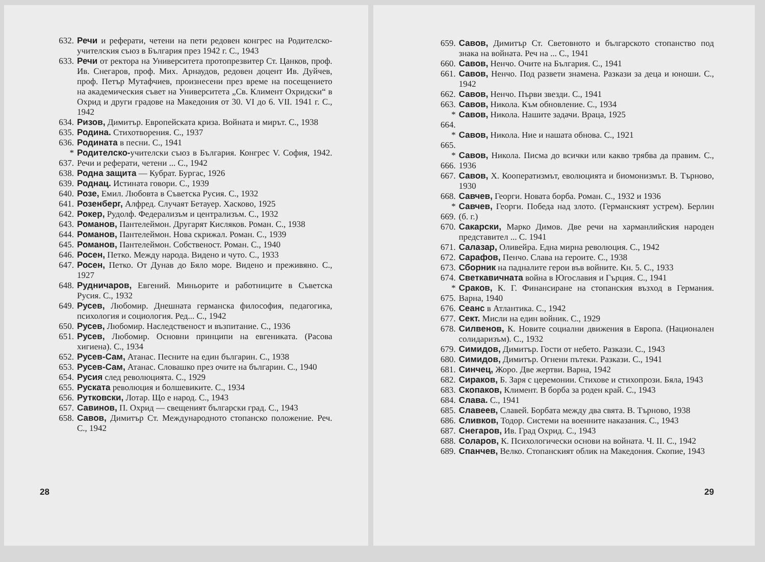632. Речи и реферати, четени на пети редовен конгрес на Родителско-учителския съюз в България през 1942 г. С., 1943
633. Речи от ректора на Университета протопрезвитер Ст. Цанков, проф. Ив. Снегаров, проф. Мих. Арнаудов, редовен доцент Ив. Дуйчев, проф. Петър Мутафчиев, произнесени през време на посещението на академическия съвет на Университета „Св. Климент Охридски“ в Охрид и други градове на Македония от 30. VI до 6. VII. 1941 г. С., 1942
634. Ризов, Димитър. Европейската криза. Войната и мирът. С., 1938
635. Родина. Стихотворения. С., 1937
636. Родината в песни. С., 1941
* 637. Родителско-учителски съюз в България. Конгрес V. София, 1942. Речи и реферати, четени ... С., 1942
638. Родна защита — Кубрат. Бургас, 1926
639. Роднац. Истината говори. С., 1939
640. Розе, Емил. Любовта в Съветска Русия. С., 1932
641. Розенберг, Алфред. Случаят Бетауер. Хасково, 1925
642. Рокер, Рудолф. Федерализъм и централизъм. С., 1932
643. Романов, Пантелеймон. Другарят Кисляков. Роман. С., 1938
644. Романов, Пантелеймон. Нова скрижал. Роман. С., 1939
645. Романов, Пантелеймон. Собственост. Роман. С., 1940
646. Росен, Петко. Между народа. Видено и чуто. С., 1933
647. Росен, Петко. От Дунав до Бяло море. Видено и преживяно. С., 1927
648. Рудничаров, Евгений. Миньорите и работниците в Съветска Русия. С., 1932
649. Русев, Любомир. Днешната германска философия, педагогика, психология и социология. Ред... С., 1942
650. Русев, Любомир. Наследственост и възпитание. С., 1936
651. Русев, Любомир. Основни принципи на евгениката. (Расова хигиена). С., 1934
652. Русев-Сам, Атанас. Песните на един българин. С., 1938
653. Русев-Сам, Атанас. Словашко през очите на българин. С., 1940
654. Русия след революцията. С., 1929
655. Руската революция и болшевиките. С., 1934
656. Рутковски, Лотар. Що е народ. С., 1943
657. Савинов, П. Охрид — свещеният български град. С., 1943
658. Савов, Димитър Ст. Международното стопанско положение. Реч. С., 1942
28
659. Савов, Димитър Ст. Световното и българското стопанство под знака на войната. Реч на ... С., 1941
660. Савов, Ненчо. Очите на България. С., 1941
661. Савов, Ненчо. Под развети знамена. Разкази за деца и юноши. С., 1942
662. Савов, Ненчо. Първи звезди. С., 1941
663. Савов, Никола. Към обновление. С., 1934
* 664. Савов, Никола. Нашите задачи. Враца, 1925
* 665. Савов, Никола. Ние и нашата обнова. С., 1921
* 666. Савов, Никола. Писма до всички или какво трябва да правим. С., 1936
667. Савов, Х. Кооператизмът, еволюцията и биомонизмът. В. Търново, 1930
668. Савчев, Георги. Новата борба. Роман. С., 1932 и 1936
* 669. Савчев, Георги. Победа над злото. (Германският устрем). Берлин (б. г.)
670. Сакарски, Марко Димов. Две речи на харманлийския народен представител ... С. 1941
671. Салазар, Оливейра. Една мирна революция. С., 1942
672. Сарафов, Пенчо. Слава на героите. С., 1938
673. Сборник на падналите герои във войните. Кн. 5. С., 1933
674. Светкавичната война в Югославия и Гърция. С., 1941
* 675. Сраков, К. Г. Финансиране на стопанския възход в Германия. Варна, 1940
676. Сеанс в Атлантика. С., 1942
677. Сект. Мисли на един войник. С., 1929
678. Силвенов, К. Новите социални движения в Европа. (Национален солидаризъм). С., 1932
679. Симидов, Димитър. Гости от небето. Разкази. С., 1943
680. Симидов, Димитър. Огнени пътеки. Разкази. С., 1941
681. Синчец, Жоро. Две жертви. Варна, 1942
682. Сираков, Б. Заря с церемонии. Стихове и стихопрози. Бяла, 1943
683. Скопаков, Климент. В борба за роден край. С., 1943
684. Слава. С., 1941
685. Славеев, Славей. Борбата между два свята. В. Търново, 1938
686. Сливков, Тодор. Системи на военните наказания. С., 1943
687. Снегаров, Ив. Град Охрид. С., 1943
688. Соларов, К. Психологически основи на войната. Ч. II. С., 1942
689. Спанчев, Велко. Стопанският облик на Македония. Скопие, 1943
29